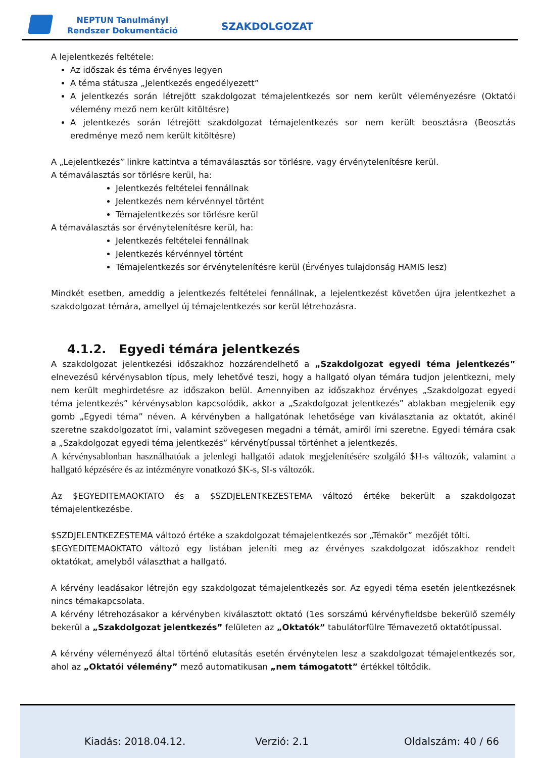NEPTUN Tanulmányi
Rendszer Dokumentáció
SZAKDOLGOZAT
A lejelentkezés feltétele:
Az időszak és téma érvényes legyen
A téma státusza „Jelentkezés engedélyezett”
A jelentkezés során létrejött szakdolgozat témajelentkezés sor nem került véleményezésre (Oktatói vélemény mező nem került kitöltésre)
A jelentkezés során létrejött szakdolgozat témajelentkezés sor nem került beosztásra (Beosztás eredménye mező nem került kitöltésre)
A „Lejelentkezés” linkre kattintva a témaválasztás sor törlésre, vagy érvénytelenítésre kerül.
A témaválasztás sor törlésre kerül, ha:
Jelentkezés feltételei fennállnak
Jelentkezés nem kérvénnyel történt
Témajelentkezés sor törlésre kerül
A témaválasztás sor érvénytelenítésre kerül, ha:
Jelentkezés feltételei fennállnak
Jelentkezés kérvénnyel történt
Témajelentkezés sor érvénytelenítésre kerül (Érvényes tulajdonság HAMIS lesz)
Mindkét esetben, ameddig a jelentkezés feltételei fennállnak, a lejelentkezést követően újra jelentkezhet a szakdolgozat témára, amellyel új témajelentkezés sor kerül létrehozásra.
4.1.2. Egyedi témára jelentkezés
A szakdolgozat jelentkezési időszakhoz hozzárendelhető a „Szakdolgozat egyedi téma jelentkezés” elnevezésű kérvénysablon típus, mely lehetővé teszi, hogy a hallgató olyan témára tudjon jelentkezni, mely nem került meghirdetésre az időszakon belül. Amennyiben az időszakhoz érvényes „Szakdolgozat egyedi téma jelentkezés” kérvénysablon kapcsolódik, akkor a „Szakdolgozat jelentkezés” ablakban megjelenik egy gomb „Egyedi téma” néven. A kérvényben a hallgatónak lehetősége van kiválasztania az oktatót, akinél szeretne szakdolgozatot írni, valamint szövegesen megadni a témát, amiről írni szeretne. Egyedi témára csak a „Szakdolgozat egyedi téma jelentkezés” kérvénytípussal történhet a jelentkezés.
A kérvénysablonban használhatóak a jelenlegi hallgatói adatok megjelenítésére szolgáló $H-s változók, valamint a hallgató képzésére és az intézményre vonatkozó $K-s, $I-s változók.
Az $EGYEDITEMAOKTATO és a $SZDJELENTKEZESTEMA változó értéke bekerült a szakdolgozat témajelentkezésbe.
$SZDJELENTKEZESTEMA változó értéke a szakdolgozat témajelentkezés sor „Témakör” mezőjét tölti.
$EGYEDITEMAOKTATO változó egy listában jeleníti meg az érvényes szakdolgozat időszakhoz rendelt oktatókat, amelyből választhat a hallgató.
A kérvény leadásakor létrejön egy szakdolgozat témajelentkezés sor. Az egyedi téma esetén jelentkezésnek nincs témakapcsolata.
A kérvény létrehozásakor a kérvényben kiválasztott oktató (1es sorszámú kérvényfieldsbe bekerülő személy bekerül a „Szakdolgozat jelentkezés” felületen az „Oktatók” tabulátorfülre Témavezető oktatótípussal.
A kérvény véleményező által történő elutasítás esetén érvénytelen lesz a szakdolgozat témajelentkezés sor, ahol az „Oktatói vélemény” mező automatikusan „nem támogatott” értékkel töltődik.
Kiadás: 2018.04.12. Verzió: 2.1 Oldalszám: 40 / 66